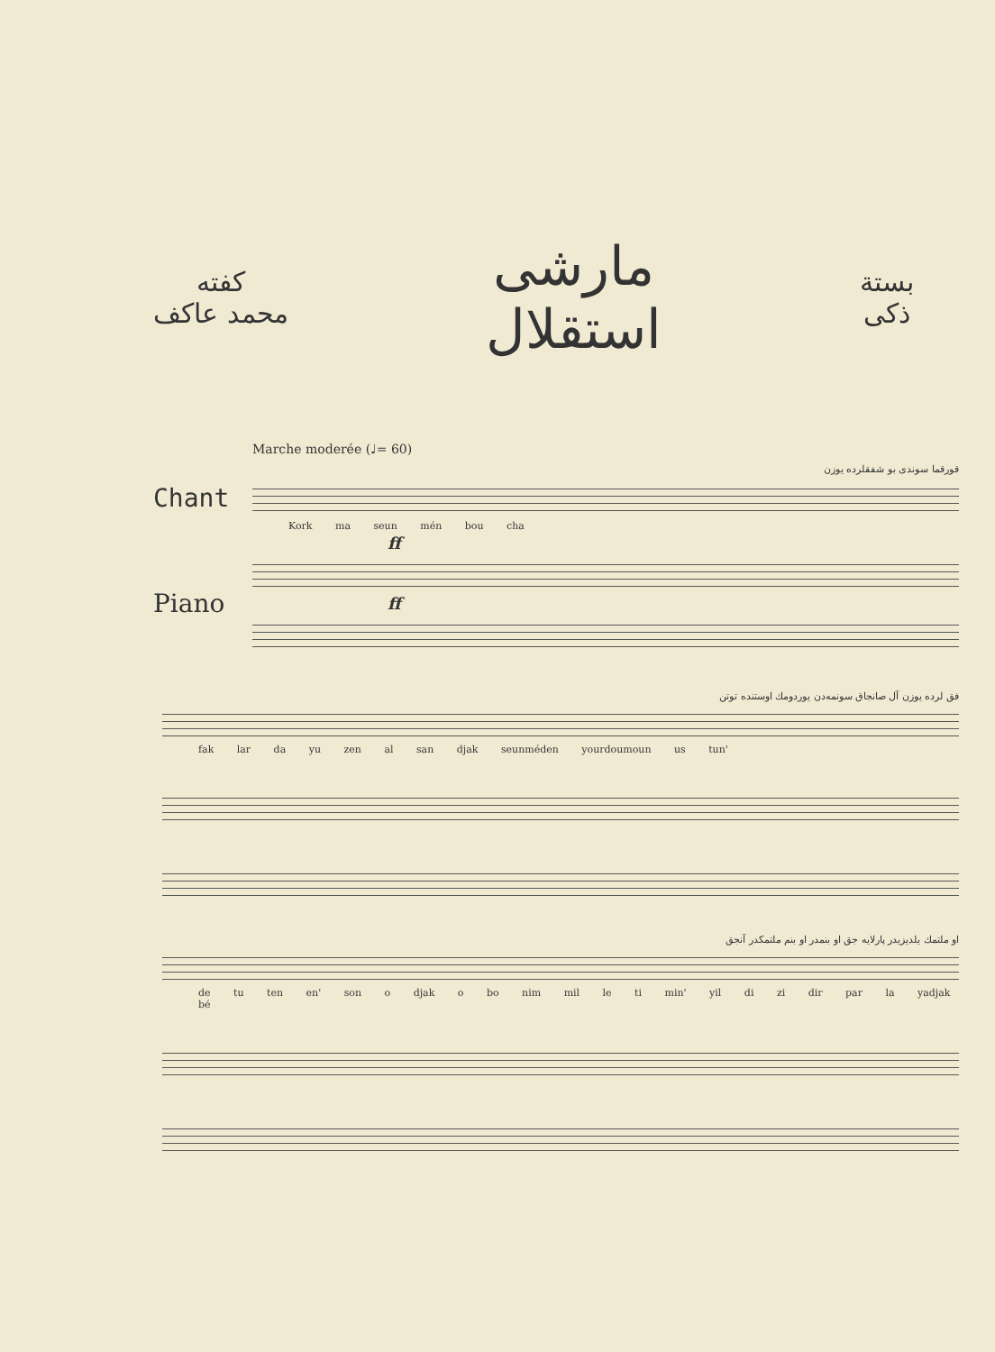كفته
محمد عاكف
مارشى
استقلال
بستة
ذكى
Marche moderée (♩= 60)
قورقما سوندى بو شفقلرده يوزن
Chant
Kork ma seun mén bou cha
ff
Piano
ff
فق لرده يوزن آل صانجاق سونمه‌دن يوردومك اوستنده توتن
fak lar da yu zen al san djak seunméden yourdoumoun us tun'
او ملتمك يلديزيدر پارلايه جق او بنمدر او بنم ملتمكدر آنجق
de tu ten en' son o djak o bo nim mil le ti min' yil di zi dir par la yadjak bé